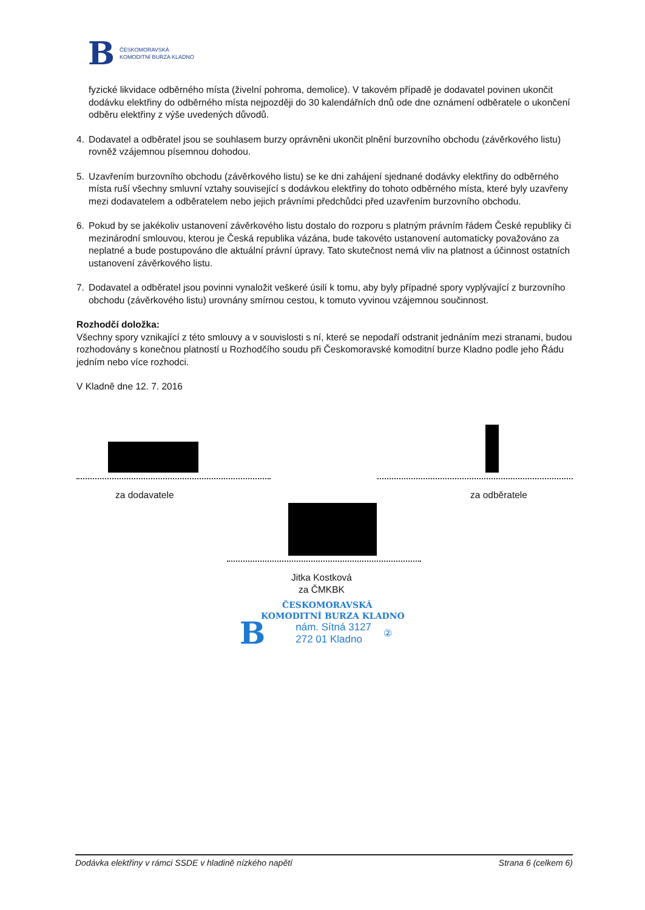B
ČESKOMORAVSKÁ
KOMODITNÍ BURZA KLADNO
fyzické likvidace odběrného místa (živelní pohroma, demolice). V takovém případě je dodavatel povinen ukončit dodávku elektřiny do odběrného místa nejpozději do 30 kalendářních dnů ode dne oznámení odběratele o ukončení odběru elektřiny z výše uvedených důvodů.
4. Dodavatel a odběratel jsou se souhlasem burzy oprávněni ukončit plnění burzovního obchodu (závěrkového listu) rovněž vzájemnou písemnou dohodou.
5. Uzavřením burzovního obchodu (závěrkového listu) se ke dni zahájení sjednané dodávky elektřiny do odběrného místa ruší všechny smluvní vztahy související s dodávkou elektřiny do tohoto odběrného místa, které byly uzavřeny mezi dodavatelem a odběratelem nebo jejich právními předchůdci před uzavřením burzovního obchodu.
6. Pokud by se jakékoliv ustanovení závěrkového listu dostalo do rozporu s platným právním řádem České republiky či mezinárodní smlouvou, kterou je Česká republika vázána, bude takovéto ustanovení automaticky považováno za neplatné a bude postupováno dle aktuální právní úpravy. Tato skutečnost nemá vliv na platnost a účinnost ostatních ustanovení závěrkového listu.
7. Dodavatel a odběratel jsou povinni vynaložit veškeré úsilí k tomu, aby byly případné spory vyplývající z burzovního obchodu (závěrkového listu) urovnány smírnou cestou, k tomuto vyvinou vzájemnou součinnost.
Rozhodčí doložka:
Všechny spory vznikající z této smlouvy a v souvislosti s ní, které se nepodaří odstranit jednáním mezi stranami, budou rozhodovány s konečnou platností u Rozhodčího soudu při Českomoravské komoditní burze Kladno podle jeho Řádu jedním nebo více rozhodci.
V Kladně dne 12. 7. 2016
za dodavatele za odběratele
Jitka Kostková
za ČMKBK
ČESKOMORAVSKÁ
KOMODITNÍ BURZA KLADNO
Bnám. Sítná 3127
272 01 Kladno ②
Dodávka elektřiny v rámci SSDE v hladině nízkého napětí Strana 6 (celkem 6)